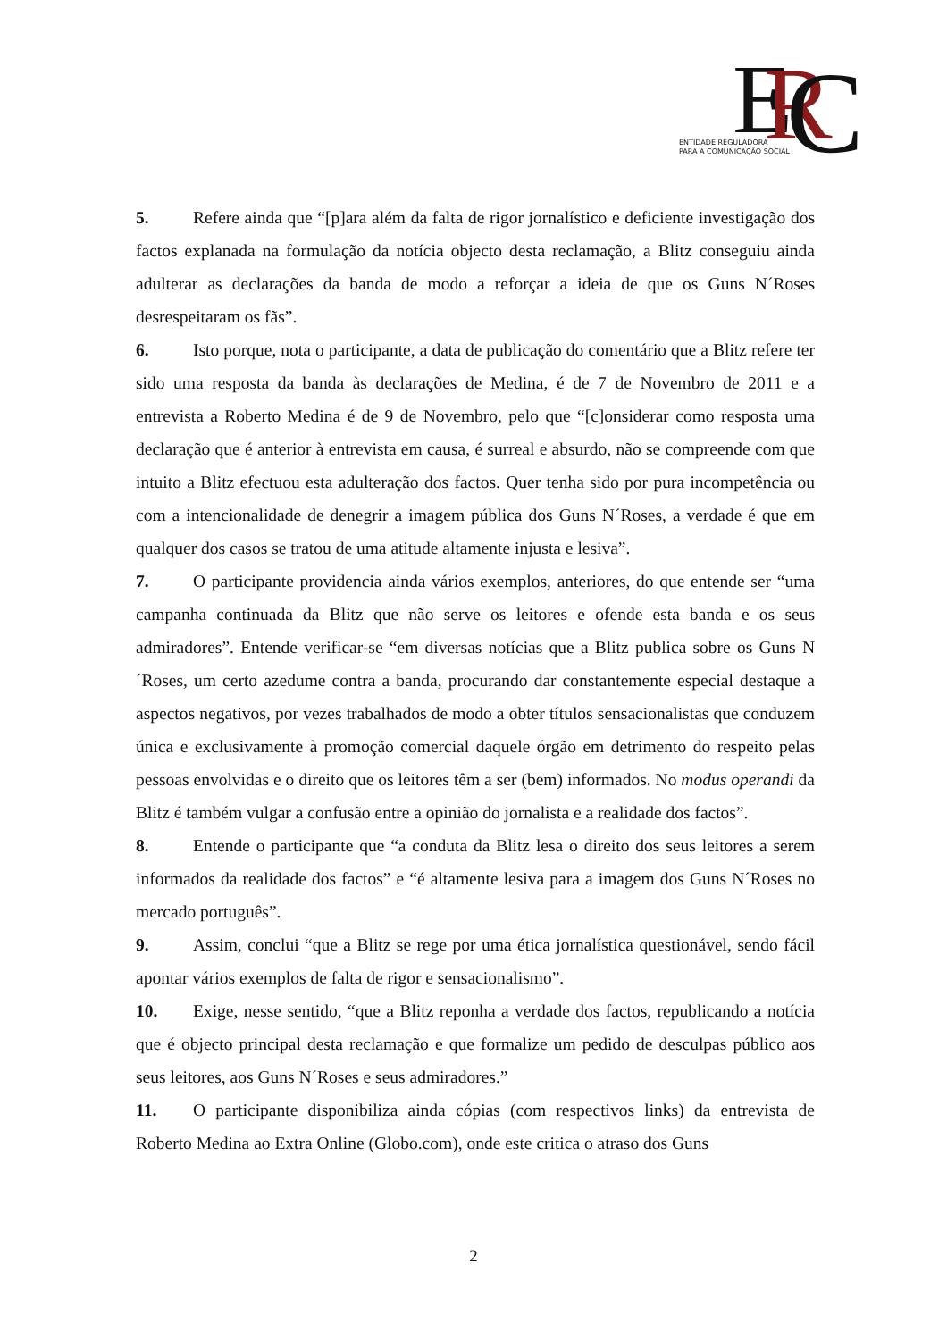E
R
C
ENTIDADE REGULADORA
PARA A COMUNICAÇÃO SOCIAL
5. Refere ainda que “[p]ara além da falta de rigor jornalístico e deficiente investigação dos factos explanada na formulação da notícia objecto desta reclamação, a Blitz conseguiu ainda adulterar as declarações da banda de modo a reforçar a ideia de que os Guns N´Roses desrespeitaram os fãs”.
6. Isto porque, nota o participante, a data de publicação do comentário que a Blitz refere ter sido uma resposta da banda às declarações de Medina, é de 7 de Novembro de 2011 e a entrevista a Roberto Medina é de 9 de Novembro, pelo que “[c]onsiderar como resposta uma declaração que é anterior à entrevista em causa, é surreal e absurdo, não se compreende com que intuito a Blitz efectuou esta adulteração dos factos. Quer tenha sido por pura incompetência ou com a intencionalidade de denegrir a imagem pública dos Guns N´Roses, a verdade é que em qualquer dos casos se tratou de uma atitude altamente injusta e lesiva”.
7. O participante providencia ainda vários exemplos, anteriores, do que entende ser “uma campanha continuada da Blitz que não serve os leitores e ofende esta banda e os seus admiradores”. Entende verificar-se “em diversas notícias que a Blitz publica sobre os Guns N´Roses, um certo azedume contra a banda, procurando dar constantemente especial destaque a aspectos negativos, por vezes trabalhados de modo a obter títulos sensacionalistas que conduzem única e exclusivamente à promoção comercial daquele órgão em detrimento do respeito pelas pessoas envolvidas e o direito que os leitores têm a ser (bem) informados. No modus operandi da Blitz é também vulgar a confusão entre a opinião do jornalista e a realidade dos factos”.
8. Entende o participante que “a conduta da Blitz lesa o direito dos seus leitores a serem informados da realidade dos factos” e “é altamente lesiva para a imagem dos Guns N´Roses no mercado português”.
9. Assim, conclui “que a Blitz se rege por uma ética jornalística questionável, sendo fácil apontar vários exemplos de falta de rigor e sensacionalismo”.
10. Exige, nesse sentido, “que a Blitz reponha a verdade dos factos, republicando a notícia que é objecto principal desta reclamação e que formalize um pedido de desculpas público aos seus leitores, aos Guns N´Roses e seus admiradores.”
11. O participante disponibiliza ainda cópias (com respectivos links) da entrevista de Roberto Medina ao Extra Online (Globo.com), onde este critica o atraso dos Guns
2